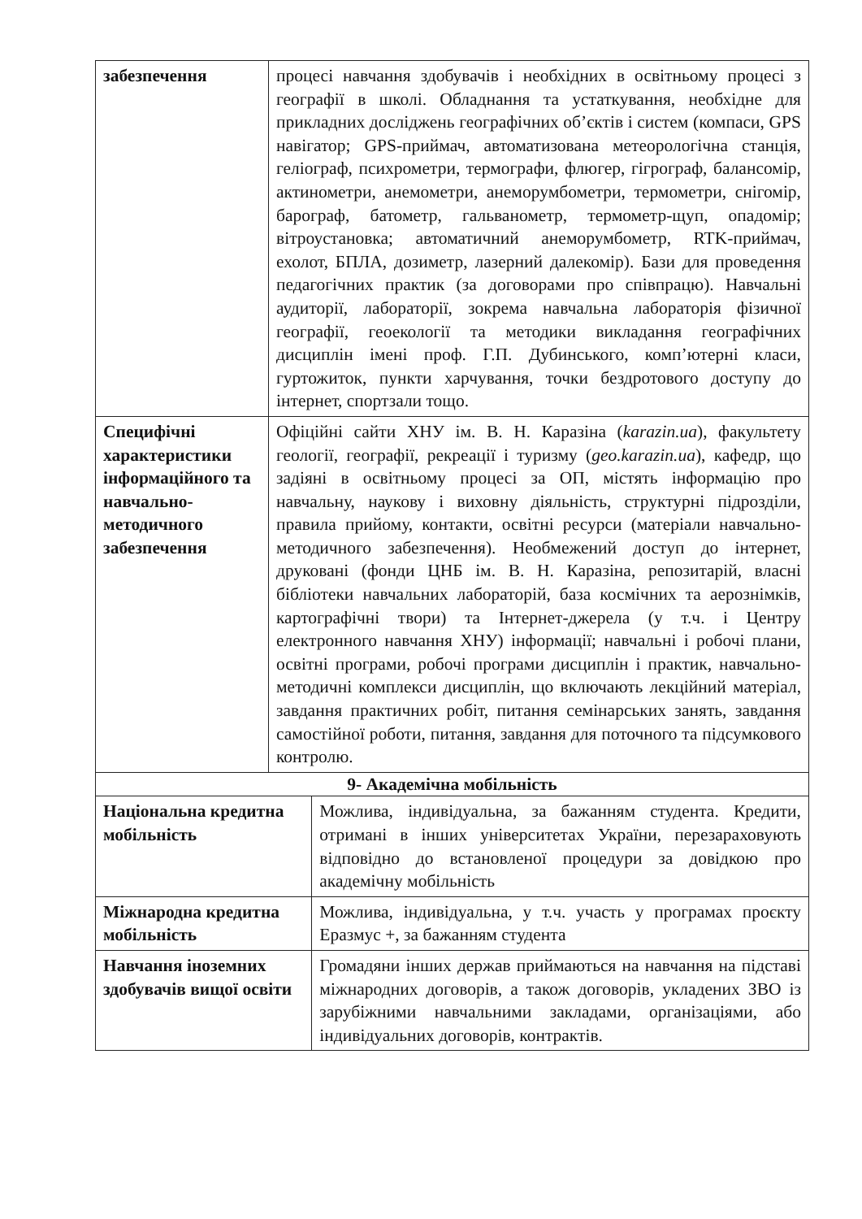| забезпечення | процесі навчання здобувачів і необхідних в освітньому процесі з географії в школі. Обладнання та устаткування, необхідне для прикладних досліджень географічних об’єктів і систем (компаси, GPS навігатор; GPS-приймач, автоматизована метеорологічна станція, геліограф, психрометри, термографи, флюгер, гігрограф, балансомір, актинометри, анемометри, анеморумбометри, термометри, снігомір, барограф, батометр, гальванометр, термометр-щуп, опадомір; вітроустановка; автоматичний анеморумбометр, RTK-приймач, ехолот, БПЛА, дозиметр, лазерний далекомір). Бази для проведення педагогічних практик (за договорами про співпрацю). Навчальні аудиторії, лабораторії, зокрема навчальна лабораторія фізичної географії, геоекології та методики викладання географічних дисциплін імені проф. Г.П. Дубинського, комп’ютерні класи, гуртожиток, пункти харчування, точки бездротового доступу до інтернет, спортзали тощо. | |
| Специфічні характеристики інформаційного та навчально-методичного забезпечення | Офіційні сайти ХНУ ім. В. Н. Каразіна ( karazin.ua ), факультету геології, географії, рекреації і туризму ( geo.karazin.ua ), кафедр, що задіяні в освітньому процесі за ОП, містять інформацію про навчальну, наукову і виховну діяльність, структурні підрозділи, правила прийому, контакти, освітні ресурси (матеріали навчально-методичного забезпечення). Необмежений доступ до інтернет, друковані (фонди ЦНБ ім. В. Н. Каразіна, репозитарій, власні бібліотеки навчальних лабораторій, база космічних та аерознімків, картографічні твори) та Інтернет-джерела (у т.ч. і Центру електронного навчання ХНУ) інформації; навчальні і робочі плани, освітні програми, робочі програми дисциплін і практик, навчально-методичні комплекси дисциплін, що включають лекційний матеріал, завдання практичних робіт, питання семінарських занять, завдання самостійної роботи, питання, завдання для поточного та підсумкового контролю. | |
| 9- Академічна мобільність | | |
| Національна кредитна мобільність | | Можлива, індивідуальна, за бажанням студента. Кредити, отримані в інших університетах України, перезараховують відповідно до встановленої процедури за довідкою про академічну мобільність |
| Міжнародна кредитна мобільність | | Можлива, індивідуальна, у т.ч. участь у програмах проєкту Еразмус +, за бажанням студента |
| Навчання іноземних здобувачів вищої освіти | | Громадяни інших держав приймаються на навчання на підставі міжнародних договорів, а також договорів, укладених ЗВО із зарубіжними навчальними закладами, організаціями, або індивідуальних договорів, контрактів. |